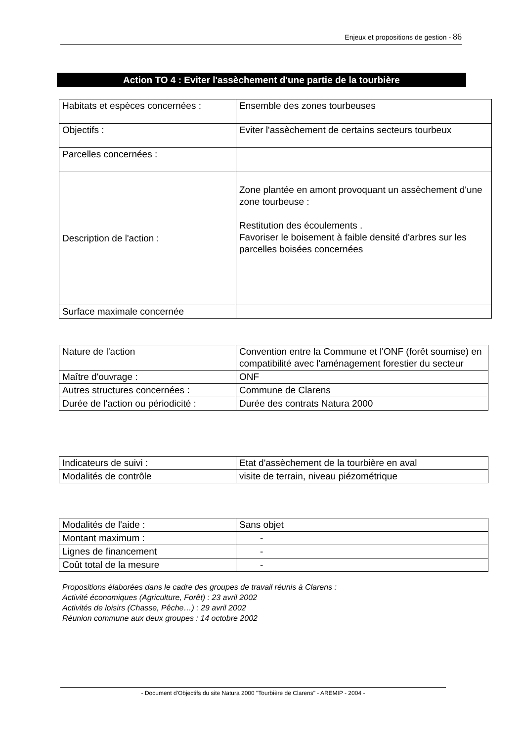Enjeux et propositions de gestion - 86
Action TO 4 : Eviter l'assèchement d'une partie de la tourbière
| Habitats et espèces concernées : | Ensemble des zones tourbeuses |
| Objectifs : | Eviter l'assèchement de certains secteurs tourbeux |
| Parcelles concernées : | |
| Description de l'action : | Zone plantée en amont provoquant un assèchement d'une zone tourbeuse : Restitution des écoulements . Favoriser le boisement à faible densité d'arbres sur les parcelles boisées concernées |
| Surface maximale concernée | |
| Nature de l'action | Convention entre la Commune et l'ONF (forêt soumise) en compatibilité avec l'aménagement forestier du secteur |
| Maître d'ouvrage : | ONF |
| Autres structures concernées : | Commune de Clarens |
| Durée de l'action ou périodicité : | Durée des contrats Natura 2000 |
| Indicateurs de suivi : | Etat d'assèchement de la tourbière en aval |
| Modalités de contrôle | visite de terrain, niveau piézométrique |
| Modalités de l'aide : | Sans objet |
| Montant maximum : | - |
| Lignes de financement | - |
| Coût total de la mesure | - |
Propositions élaborées dans le cadre des groupes de travail réunis à Clarens :
Activité économiques (Agriculture, Forêt) : 23 avril 2002
Activités de loisirs (Chasse, Pêche…) : 29 avril 2002
Réunion commune aux deux groupes : 14 octobre 2002
- Document d'Objectifs du site Natura 2000 "Tourbière de Clarens" - AREMIP - 2004 -